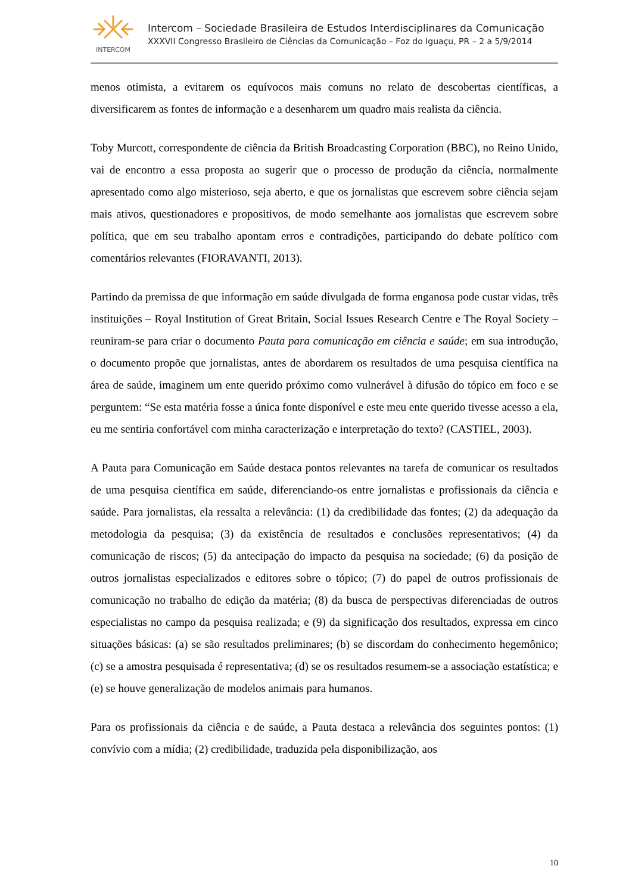INTERCOM
Intercom – Sociedade Brasileira de Estudos Interdisciplinares da Comunicação
XXXVII Congresso Brasileiro de Ciências da Comunicação – Foz do Iguaçu, PR – 2 a 5/9/2014
menos otimista, a evitarem os equívocos mais comuns no relato de descobertas científicas, a diversificarem as fontes de informação e a desenharem um quadro mais realista da ciência.
Toby Murcott, correspondente de ciência da British Broadcasting Corporation (BBC), no Reino Unido, vai de encontro a essa proposta ao sugerir que o processo de produção da ciência, normalmente apresentado como algo misterioso, seja aberto, e que os jornalistas que escrevem sobre ciência sejam mais ativos, questionadores e propositivos, de modo semelhante aos jornalistas que escrevem sobre política, que em seu trabalho apontam erros e contradições, participando do debate político com comentários relevantes (FIORAVANTI, 2013).
Partindo da premissa de que informação em saúde divulgada de forma enganosa pode custar vidas, três instituições – Royal Institution of Great Britain, Social Issues Research Centre e The Royal Society – reuniram-se para criar o documento Pauta para comunicação em ciência e saúde; em sua introdução, o documento propõe que jornalistas, antes de abordarem os resultados de uma pesquisa científica na área de saúde, imaginem um ente querido próximo como vulnerável à difusão do tópico em foco e se perguntem: “Se esta matéria fosse a única fonte disponível e este meu ente querido tivesse acesso a ela, eu me sentiria confortável com minha caracterização e interpretação do texto? (CASTIEL, 2003).
A Pauta para Comunicação em Saúde destaca pontos relevantes na tarefa de comunicar os resultados de uma pesquisa científica em saúde, diferenciando-os entre jornalistas e profissionais da ciência e saúde. Para jornalistas, ela ressalta a relevância: (1) da credibilidade das fontes; (2) da adequação da metodologia da pesquisa; (3) da existência de resultados e conclusões representativos; (4) da comunicação de riscos; (5) da antecipação do impacto da pesquisa na sociedade; (6) da posição de outros jornalistas especializados e editores sobre o tópico; (7) do papel de outros profissionais de comunicação no trabalho de edição da matéria; (8) da busca de perspectivas diferenciadas de outros especialistas no campo da pesquisa realizada; e (9) da significação dos resultados, expressa em cinco situações básicas: (a) se são resultados preliminares; (b) se discordam do conhecimento hegemônico; (c) se a amostra pesquisada é representativa; (d) se os resultados resumem-se a associação estatística; e (e) se houve generalização de modelos animais para humanos.
Para os profissionais da ciência e de saúde, a Pauta destaca a relevância dos seguintes pontos: (1) convívio com a mídia; (2) credibilidade, traduzida pela disponibilização, aos
10